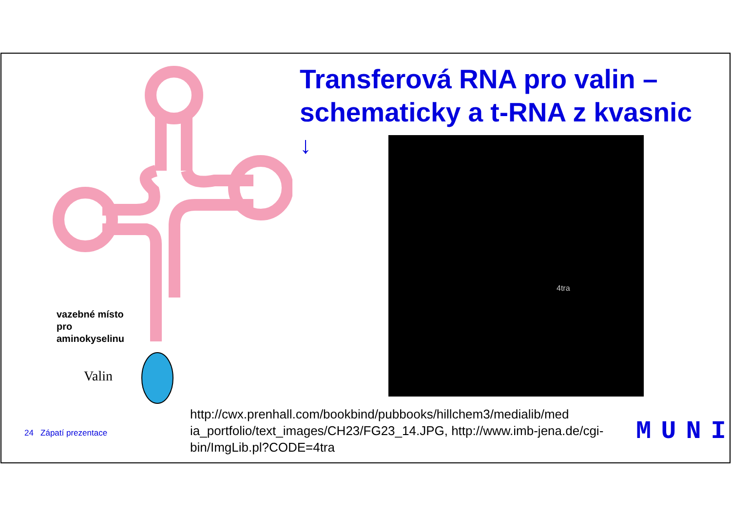Transferová RNA pro valin – schematicky a t-RNA z kvasnic
↓ 4tra
vazebné místo
pro
aminokyselinu
Valin
24 Zápatí prezentace
http://cwx.prenhall.com/bookbind/pubbooks/hillchem3/medialib/med ia_portfolio/text_images/CH23/FG23_14.JPG, http://www.imb-jena.de/cgi-bin/ImgLib.pl?CODE=4tra
MUNI